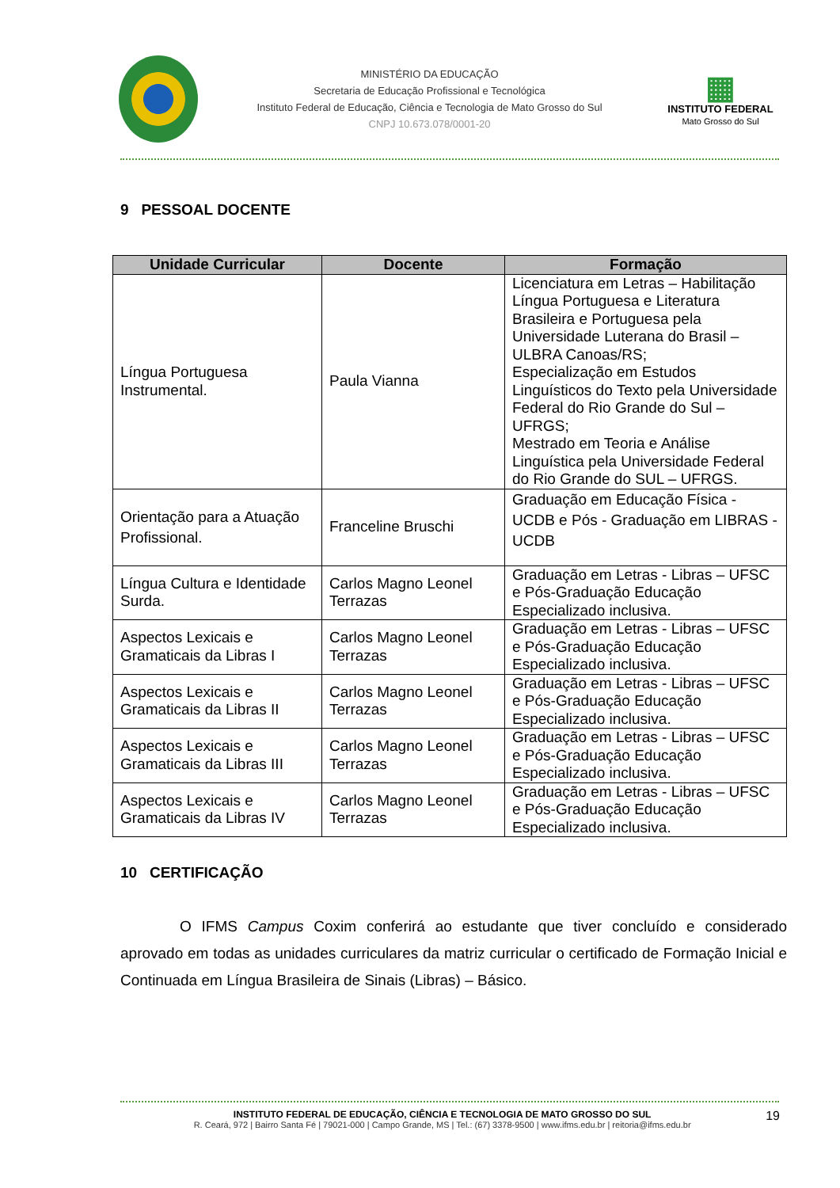MINISTÉRIO DA EDUCAÇÃO
Secretaria de Educação Profissional e Tecnológica
Instituto Federal de Educação, Ciência e Tecnologia de Mato Grosso do Sul
CNPJ 10.673.078/0001-20
▦
INSTITUTO FEDERAL
Mato Grosso do Sul
9 PESSOAL DOCENTE
| Unidade Curricular | Docente | Formação |
| --- | --- | --- |
| Língua Portuguesa Instrumental. | Paula Vianna | Licenciatura em Letras – Habilitação Língua Portuguesa e Literatura Brasileira e Portuguesa pela Universidade Luterana do Brasil – ULBRA Canoas/RS; Especialização em Estudos Linguísticos do Texto pela Universidade Federal do Rio Grande do Sul – UFRGS; Mestrado em Teoria e Análise Linguística pela Universidade Federal do Rio Grande do SUL – UFRGS. |
| Orientação para a Atuação Profissional. | Franceline Bruschi | Graduação em Educação Física - UCDB e Pós - Graduação em LIBRAS - UCDB |
| Língua Cultura e Identidade Surda. | Carlos Magno Leonel Terrazas | Graduação em Letras - Libras – UFSC e Pós-Graduação Educação Especializado inclusiva. |
| Aspectos Lexicais e Gramaticais da Libras I | Carlos Magno Leonel Terrazas | Graduação em Letras - Libras – UFSC e Pós-Graduação Educação Especializado inclusiva. |
| Aspectos Lexicais e Gramaticais da Libras II | Carlos Magno Leonel Terrazas | Graduação em Letras - Libras – UFSC e Pós-Graduação Educação Especializado inclusiva. |
| Aspectos Lexicais e Gramaticais da Libras III | Carlos Magno Leonel Terrazas | Graduação em Letras - Libras – UFSC e Pós-Graduação Educação Especializado inclusiva. |
| Aspectos Lexicais e Gramaticais da Libras IV | Carlos Magno Leonel Terrazas | Graduação em Letras - Libras – UFSC e Pós-Graduação Educação Especializado inclusiva. |
10 CERTIFICAÇÃO
O IFMS Campus Coxim conferirá ao estudante que tiver concluído e considerado aprovado em todas as unidades curriculares da matriz curricular o certificado de Formação Inicial e Continuada em Língua Brasileira de Sinais (Libras) – Básico.
INSTITUTO FEDERAL DE EDUCAÇÃO, CIÊNCIA E TECNOLOGIA DE MATO GROSSO DO SUL 19
R. Ceará, 972 | Bairro Santa Fé | 79021-000 | Campo Grande, MS | Tel.: (67) 3378-9500 | www.ifms.edu.br | reitoria@ifms.edu.br